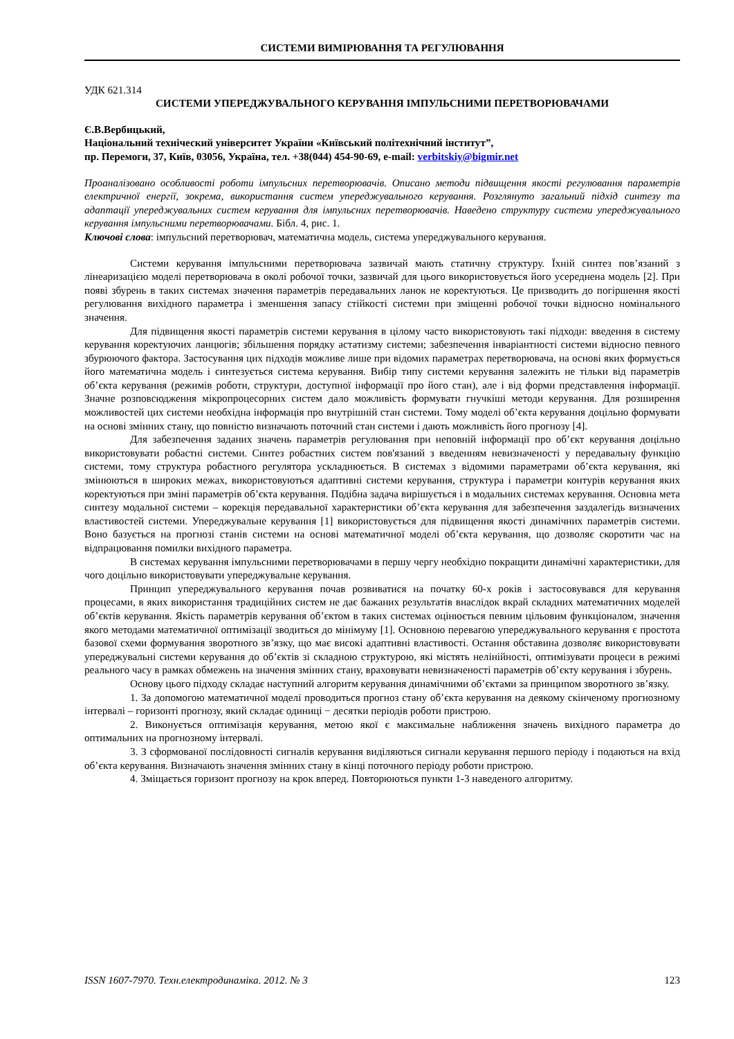СИСТЕМИ ВИМІРЮВАННЯ ТА РЕГУЛЮВАННЯ
УДК 621.314
СИСТЕМИ УПЕРЕДЖУВАЛЬНОГО КЕРУВАННЯ ІМПУЛЬСНИМИ ПЕРЕТВОРЮВАЧАМИ
Є.В.Вербицький,
Національний техніческий університет України «Київський політехнічний інститут”,
пр. Перемоги, 37, Київ, 03056, Україна, тел. +38(044) 454-90-69, e-mail: verbitskiy@bigmir.net
Проаналізовано особливості роботи імпульсних перетворювачів. Описано методи підвищення якості регулювання параметрів електричної енергії, зокрема, використання систем упереджувального керування. Розглянуто загальний підхід синтезу та адаптації упереджувальних систем керування для імпульсних перетворювачів. Наведено структуру системи упереджувального керування імпульсними перетворювачами. Бібл. 4, рис. 1.
Ключові слова: імпульсний перетворювач, математична модель, система упереджувального керування.
Системи керування імпульсними перетворювача зазвичай мають статичну структуру. Їхній синтез пов’язаний з лінеаризацією моделі перетворювача в околі робочої точки, зазвичай для цього використовується його усереднена модель [2]. При появі збурень в таких системах значення параметрів передавальних ланок не коректуються. Це призводить до погіршення якості регулювання вихідного параметра і зменшення запасу стійкості системи при зміщенні робочої точки відносно номінального значення.
Для підвищення якості параметрів системи керування в цілому часто використовують такі підходи: введення в систему керування коректуючих ланцюгів; збільшення порядку астатизму системи; забезпечення інваріантності системи відносно певного збурюючого фактора. Застосування цих підходів можливе лише при відомих параметрах перетворювача, на основі яких формується його математична модель і синтезується система керування. Вибір типу системи керування залежить не тільки від параметрів об’єкта керування (режимів роботи, структури, доступної інформації про його стан), але і від форми представлення інформації. Значне розповсюдження мікропроцесорних систем дало можливість формувати гнучкіші методи керування. Для розширення можливостей цих системи необхідна інформація про внутрішній стан системи. Тому моделі об’єкта керування доцільно формувати на основі змінних стану, що повністю визначають поточний стан системи і дають можливість його прогнозу [4].
Для забезпечення заданих значень параметрів регулювання при неповній інформації про об’єкт керування доцільно використовувати робастні системи. Синтез робастних систем пов'язаний з введенням невизначеності у передавальну функцію системи, тому структура робастного регулятора ускладнюється. В системах з відомими параметрами об’єкта керування, які змінюються в широких межах, використовуються адаптивні системи керування, структура і параметри контурів керування яких коректуються при зміні параметрів об’єкта керування. Подібна задача вирішується і в модальних системах керування. Основна мета синтезу модальної системи – корекція передавальної характеристики об’єкта керування для забезпечення заздалегідь визначених властивостей системи. Упереджувальне керування [1] використовується для підвищення якості динамічних параметрів системи. Воно базується на прогнозі станів системи на основі математичної моделі об’єкта керування, що дозволяє скоротити час на відпрацювання помилки вихідного параметра.
В системах керування імпульсними перетворювачами в першу чергу необхідно покращити динамічні характеристики, для чого доцільно використовувати упереджувальне керування.
Принцип упереджувального керування почав розвиватися на початку 60-х років і застосовувався для керування процесами, в яких використання традиційних систем не дає бажаних результатів внаслідок вкрай складних математичних моделей об’єктів керування. Якість параметрів керування об’єктом в таких системах оцінюється певним цільовим функціоналом, значення якого методами математичної оптимізації зводиться до мінімуму [1]. Основною перевагою упереджувального керування є простота базової схеми формування зворотного зв’язку, що має високі адаптивні властивості. Остання обставина дозволяє використовувати упереджувальні системи керування до об’єктів зі складною структурою, які містять нелінійності, оптимізувати процеси в режимі реального часу в рамках обмежень на значення змінних стану, враховувати невизначеності параметрів об’єкту керування і збурень.
Основу цього підходу складає наступний алгоритм керування динамічними об’єктами за принципом зворотного зв’язку.
1. За допомогою математичної моделі проводиться прогноз стану об’єкта керування на деякому скінченому прогнозному інтервалі – горизонті прогнозу, який складає одиниці − десятки періодів роботи пристрою.
2. Виконується оптимізація керування, метою якої є максимальне наближення значень вихідного параметра до оптимальних на прогнозному інтервалі.
3. З сформованої послідовності сигналів керування виділяються сигнали керування першого періоду і подаються на вхід об’єкта керування. Визначають значення змінних стану в кінці поточного періоду роботи пристрою.
4. Зміщається горизонт прогнозу на крок вперед. Повторюються пункти 1-3 наведеного алгоритму.
ISSN 1607-7970. Техн.електродинаміка. 2012. № 3 123